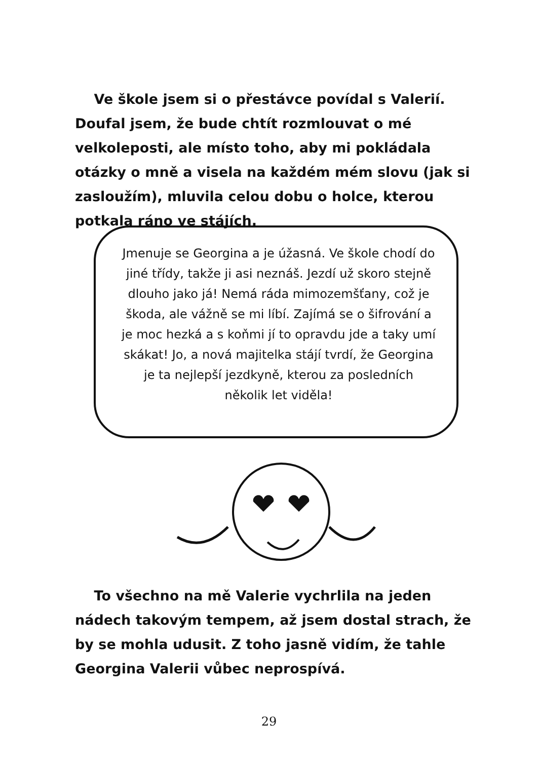Ve škole jsem si o přestávce povídal s Valerií. Doufal jsem, že bude chtít rozmlouvat o mé velkoleposti, ale místo toho, aby mi pokládala otázky o mně a visela na každém mém slovu (jak si zasloužím), mluvila celou dobu o holce, kterou potkala ráno ve stájích.
Jmenuje se Georgina a je úžasná. Ve škole chodí do jiné třídy, takže ji asi neznáš. Jezdí už skoro stejně dlouho jako já! Nemá ráda mimozemšťany, což je škoda, ale vážně se mi líbí. Zajímá se o šifrování a je moc hezká a s koňmi jí to opravdu jde a taky umí skákat! Jo, a nová majitelka stájí tvrdí, že Georgina je ta nejlepší jezdkyně, kterou za posledních několik let viděla!
To všechno na mě Valerie vychrlila na jeden nádech takovým tempem, až jsem dostal strach, že by se mohla udusit. Z toho jasně vidím, že tahle Georgina Valerii vůbec neprospívá.
29